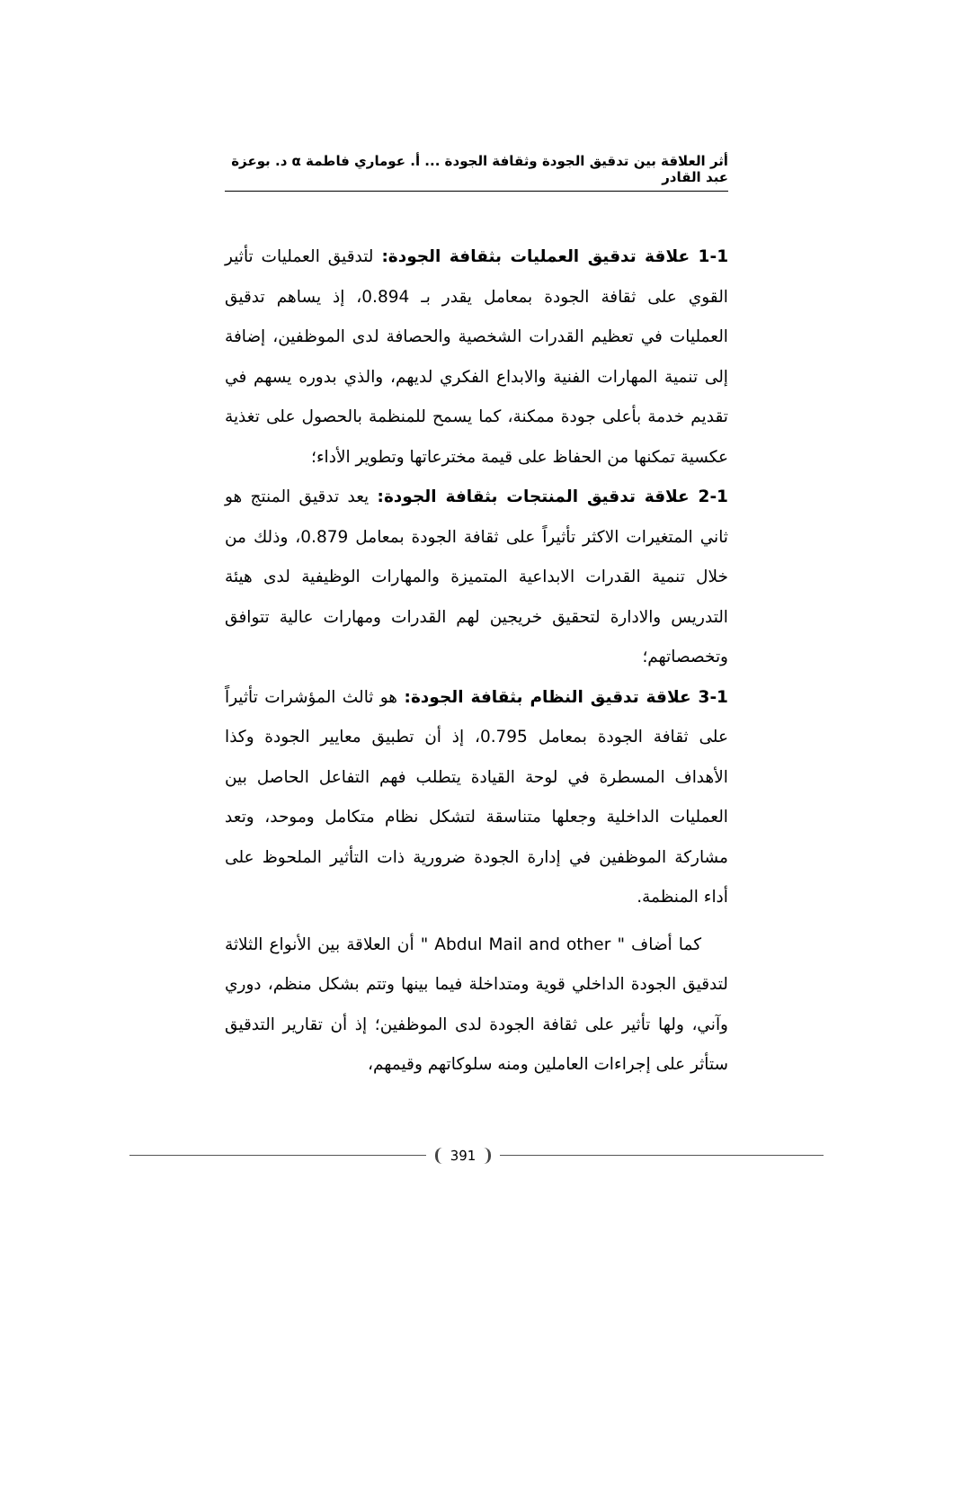أثر العلاقة بين تدقيق الجودة وثقافة الجودة ... أ. عوماري فاطمة α د. بوعزة عبد القادر
1-1 علاقة تدقيق العمليات بثقافة الجودة: لتدقيق العمليات تأثير القوي على ثقافة الجودة بمعامل يقدر بـ 0.894، إذ يساهم تدقيق العمليات في تعظيم القدرات الشخصية والحصافة لدى الموظفين، إضافة إلى تنمية المهارات الفنية والابداع الفكري لديهم، والذي بدوره يسهم في تقديم خدمة بأعلى جودة ممكنة، كما يسمح للمنظمة بالحصول على تغذية عكسية تمكنها من الحفاظ على قيمة مخترعاتها وتطوير الأداء؛
2-1 علاقة تدقيق المنتجات بثقافة الجودة: يعد تدقيق المنتج هو ثاني المتغيرات الاكثر تأثيراً على ثقافة الجودة بمعامل 0.879، وذلك من خلال تنمية القدرات الابداعية المتميزة والمهارات الوظيفية لدى هيئة التدريس والادارة لتحقيق خريجين لهم القدرات ومهارات عالية تتوافق وتخصصاتهم؛
3-1 علاقة تدقيق النظام بثقافة الجودة: هو ثالث المؤشرات تأثيراً على ثقافة الجودة بمعامل 0.795، إذ أن تطبيق معايير الجودة وكذا الأهداف المسطرة في لوحة القيادة يتطلب فهم التفاعل الحاصل بين العمليات الداخلية وجعلها متناسقة لتشكل نظام متكامل وموحد، وتعد مشاركة الموظفين في إدارة الجودة ضرورية ذات التأثير الملحوظ على أداء المنظمة.
كما أضاف " Abdul Mail and other " أن العلاقة بين الأنواع الثلاثة لتدقيق الجودة الداخلي قوية ومتداخلة فيما بينها وتتم بشكل منظم، دوري وآني، ولها تأثير على ثقافة الجودة لدى الموظفين؛ إذ أن تقارير التدقيق ستأثر على إجراءات العاملين ومنه سلوكاتهم وقيمهم،
391